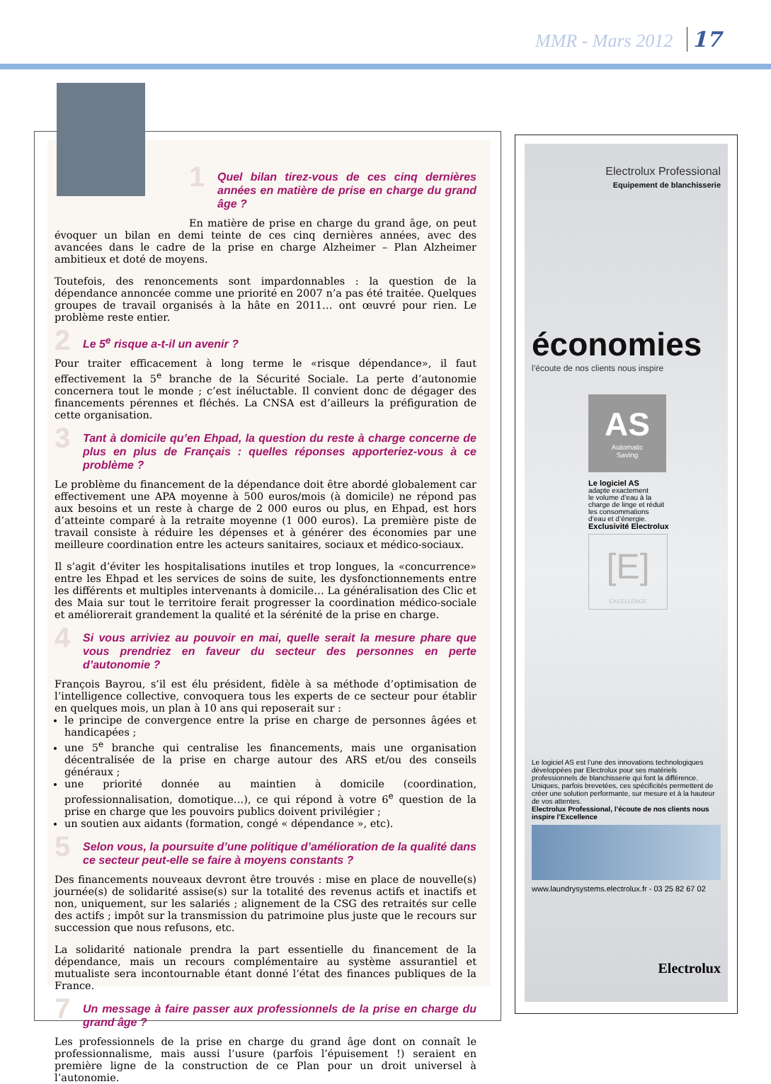MMR - Mars 2012 17
1 Quel bilan tirez-vous de ces cinq dernières années en matière de prise en charge du grand âge ?
En matière de prise en charge du grand âge, on peut évoquer un bilan en demi teinte de ces cinq dernières années, avec des avancées dans le cadre de la prise en charge Alzheimer – Plan Alzheimer ambitieux et doté de moyens.
Toutefois, des renoncements sont impardonnables : la question de la dépendance annoncée comme une priorité en 2007 n’a pas été traitée. Quelques groupes de travail organisés à la hâte en 2011… ont œuvré pour rien. Le problème reste entier.
2 Le 5<sup>e</sup> risque a-t-il un avenir ?
Pour traiter efficacement à long terme le «risque dépendance», il faut effectivement la 5<sup>e</sup> branche de la Sécurité Sociale. La perte d’autonomie concernera tout le monde ; c’est inéluctable. Il convient donc de dégager des financements pérennes et fléchés. La CNSA est d’ailleurs la préfiguration de cette organisation.
3 Tant à domicile qu’en Ehpad, la question du reste à charge concerne de plus en plus de Français : quelles réponses apporteriez-vous à ce problème ?
Le problème du financement de la dépendance doit être abordé globalement car effectivement une APA moyenne à 500 euros/mois (à domicile) ne répond pas aux besoins et un reste à charge de 2 000 euros ou plus, en Ehpad, est hors d’atteinte comparé à la retraite moyenne (1 000 euros). La première piste de travail consiste à réduire les dépenses et à générer des économies par une meilleure coordination entre les acteurs sanitaires, sociaux et médico-sociaux.
Il s’agit d’éviter les hospitalisations inutiles et trop longues, la «concurrence» entre les Ehpad et les services de soins de suite, les dysfonctionnements entre les différents et multiples intervenants à domicile… La généralisation des Clic et des Maia sur tout le territoire ferait progresser la coordination médico-sociale et améliorerait grandement la qualité et la sérénité de la prise en charge.
4 Si vous arriviez au pouvoir en mai, quelle serait la mesure phare que vous prendriez en faveur du secteur des personnes en perte d’autonomie ?
François Bayrou, s’il est élu président, fidèle à sa méthode d’optimisation de l’intelligence collective, convoquera tous les experts de ce secteur pour établir en quelques mois, un plan à 10 ans qui reposerait sur :
le principe de convergence entre la prise en charge de personnes âgées et handicapées ;
une 5<sup>e</sup> branche qui centralise les financements, mais une organisation décentralisée de la prise en charge autour des ARS et/ou des conseils généraux ;
une priorité donnée au maintien à domicile (coordination, professionnalisation, domotique…), ce qui répond à votre 6<sup>e</sup> question de la prise en charge que les pouvoirs publics doivent privilégier ;
un soutien aux aidants (formation, congé « dépendance », etc).
5 Selon vous, la poursuite d’une politique d’amélioration de la qualité dans ce secteur peut-elle se faire à moyens constants ?
Des financements nouveaux devront être trouvés : mise en place de nouvelle(s) journée(s) de solidarité assise(s) sur la totalité des revenus actifs et inactifs et non, uniquement, sur les salariés ; alignement de la CSG des retraités sur celle des actifs ; impôt sur la transmission du patrimoine plus juste que le recours sur succession que nous refusons, etc.
La solidarité nationale prendra la part essentielle du financement de la dépendance, mais un recours complémentaire au système assurantiel et mutualiste sera incontournable étant donné l’état des finances publiques de la France.
7 Un message à faire passer aux professionnels de la prise en charge du grand âge ?
Les professionnels de la prise en charge du grand âge dont on connaît le professionnalisme, mais aussi l’usure (parfois l’épuisement !) seraient en première ligne de la construction de ce Plan pour un droit universel à l’autonomie.
Electrolux Professional
Equipement de blanchisserie
économies
l’écoute de nos clients nous inspire
AS
Automatic
Saving
Le logiciel AS
adapte exactement
le volume d’eau à la
charge de linge et réduit
les consommations
d’eau et d’énergie.
Exclusivité Electrolux
[E]
EXCELLENCE
Le logiciel AS est l’une des innovations technologiques développées par Electrolux pour ses matériels professionnels de blanchisserie qui font la différence. Uniques, parfois brevetées, ces spécificités permettent de créer une solution performante, sur mesure et à la hauteur de vos attentes.
Electrolux Professional, l’écoute de nos clients nous inspire l’Excellence
www.laundrysystems.electrolux.fr - 03 25 82 67 02
Electrolux